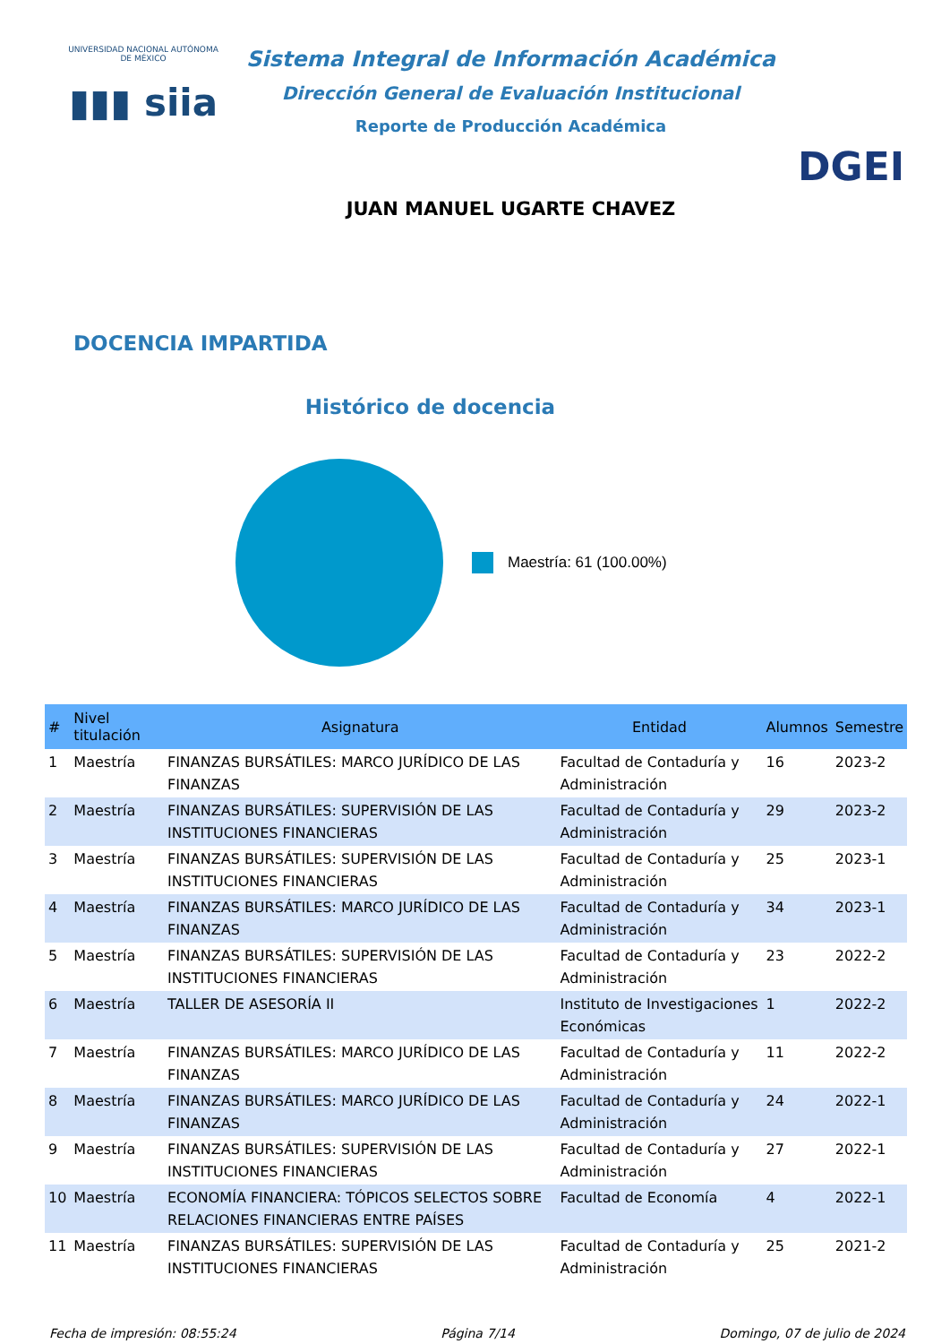UNIVERSIDAD NACIONAL AUTÓNOMA DE MÉXICO
▮▮▮ siia
Sistema Integral de Información Académica
Dirección General de Evaluación Institucional
Reporte de Producción Académica
JUAN MANUEL UGARTE CHAVEZ
DGEI
DOCENCIA IMPARTIDA
Histórico de docencia
Maestría: 61 (100.00%)
| # | Nivel titulación | Asignatura | Entidad | Alumnos | Semestre |
| --- | --- | --- | --- | --- | --- |
| 1 | Maestría | FINANZAS BURSÁTILES: MARCO JURÍDICO DE LAS FINANZAS | Facultad de Contaduría y Administración | 16 | 2023-2 |
| 2 | Maestría | FINANZAS BURSÁTILES: SUPERVISIÓN DE LAS INSTITUCIONES FINANCIERAS | Facultad de Contaduría y Administración | 29 | 2023-2 |
| 3 | Maestría | FINANZAS BURSÁTILES: SUPERVISIÓN DE LAS INSTITUCIONES FINANCIERAS | Facultad de Contaduría y Administración | 25 | 2023-1 |
| 4 | Maestría | FINANZAS BURSÁTILES: MARCO JURÍDICO DE LAS FINANZAS | Facultad de Contaduría y Administración | 34 | 2023-1 |
| 5 | Maestría | FINANZAS BURSÁTILES: SUPERVISIÓN DE LAS INSTITUCIONES FINANCIERAS | Facultad de Contaduría y Administración | 23 | 2022-2 |
| 6 | Maestría | TALLER DE ASESORÍA II | Instituto de Investigaciones Económicas | 1 | 2022-2 |
| 7 | Maestría | FINANZAS BURSÁTILES: MARCO JURÍDICO DE LAS FINANZAS | Facultad de Contaduría y Administración | 11 | 2022-2 |
| 8 | Maestría | FINANZAS BURSÁTILES: MARCO JURÍDICO DE LAS FINANZAS | Facultad de Contaduría y Administración | 24 | 2022-1 |
| 9 | Maestría | FINANZAS BURSÁTILES: SUPERVISIÓN DE LAS INSTITUCIONES FINANCIERAS | Facultad de Contaduría y Administración | 27 | 2022-1 |
| 10 | Maestría | ECONOMÍA FINANCIERA: TÓPICOS SELECTOS SOBRE RELACIONES FINANCIERAS ENTRE PAÍSES | Facultad de Economía | 4 | 2022-1 |
| 11 | Maestría | FINANZAS BURSÁTILES: SUPERVISIÓN DE LAS INSTITUCIONES FINANCIERAS | Facultad de Contaduría y Administración | 25 | 2021-2 |
Fecha de impresión: 08:55:24 Página 7/14 Domingo, 07 de julio de 2024